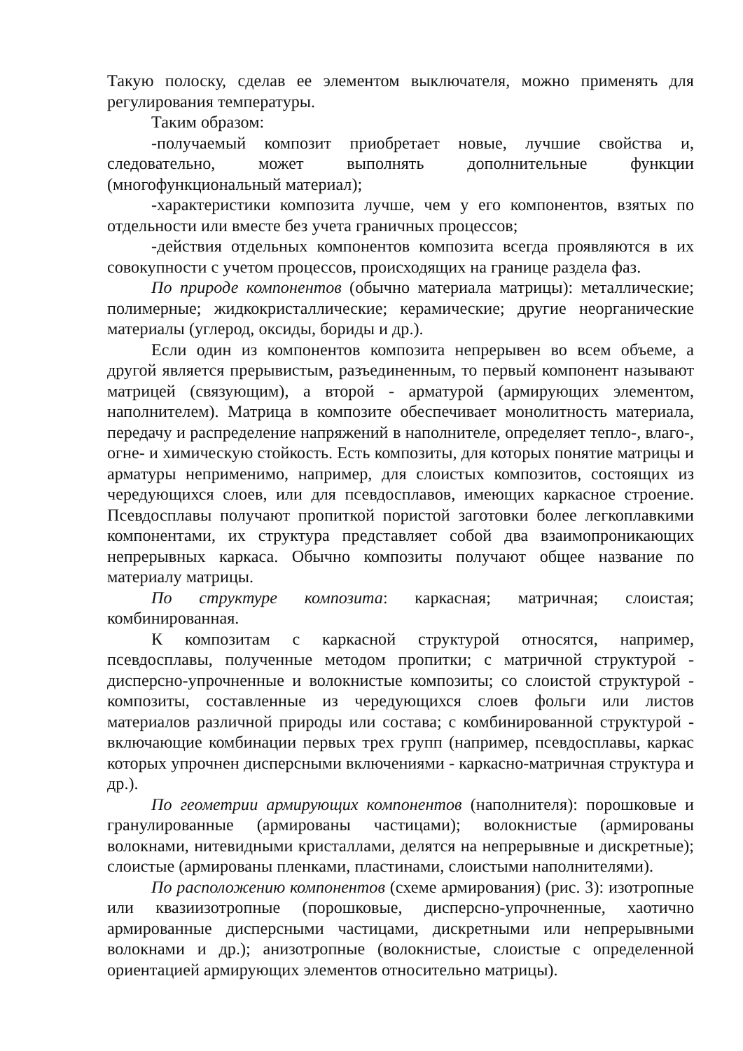Такую полоску, сделав ее элементом выключателя, можно применять для регулирования температуры.
Таким образом:
-получаемый композит приобретает новые, лучшие свойства и, следовательно, может выполнять дополнительные функции (многофункциональный материал);
-характеристики композита лучше, чем у его компонентов, взятых по отдельности или вместе без учета граничных процессов;
-действия отдельных компонентов композита всегда проявляются в их совокупности с учетом процессов, происходящих на границе раздела фаз.
По природе компонентов (обычно материала матрицы): металлические; полимерные; жидкокристаллические; керамические; другие неорганические материалы (углерод, оксиды, бориды и др.).
Если один из компонентов композита непрерывен во всем объеме, а другой является прерывистым, разъединенным, то первый компонент называют матрицей (связующим), а второй - арматурой (армирующих элементом, наполнителем). Матрица в композите обеспечивает монолитность материала, передачу и распределение напряжений в наполнителе, определяет тепло-, влаго-, огне- и химическую стойкость. Есть композиты, для которых понятие матрицы и арматуры неприменимо, например, для слоистых композитов, состоящих из чередующихся слоев, или для псевдосплавов, имеющих каркасное строение. Псевдосплавы получают пропиткой пористой заготовки более легкоплавкими компонентами, их структура представляет собой два взаимопроникающих непрерывных каркаса. Обычно композиты получают общее название по материалу матрицы.
По структуре композита: каркасная; матричная; слоистая; комбинированная.
К композитам с каркасной структурой относятся, например, псевдосплавы, полученные методом пропитки; с матричной структурой - дисперсно-упрочненные и волокнистые композиты; со слоистой структурой - композиты, составленные из чередующихся слоев фольги или листов материалов различной природы или состава; с комбинированной структурой - включающие комбинации первых трех групп (например, псевдосплавы, каркас которых упрочнен дисперсными включениями - каркасно-матричная структура и др.).
По геометрии армирующих компонентов (наполнителя): порошковые и гранулированные (армированы частицами); волокнистые (армированы волокнами, нитевидными кристаллами, делятся на непрерывные и дискретные); слоистые (армированы пленками, пластинами, слоистыми наполнителями).
По расположению компонентов (схеме армирования) (рис. 3): изотропные или квазиизотропные (порошковые, дисперсно-упрочненные, хаотично армированные дисперсными частицами, дискретными или непрерывными волокнами и др.); анизотропные (волокнистые, слоистые с определенной ориентацией армирующих элементов относительно матрицы).